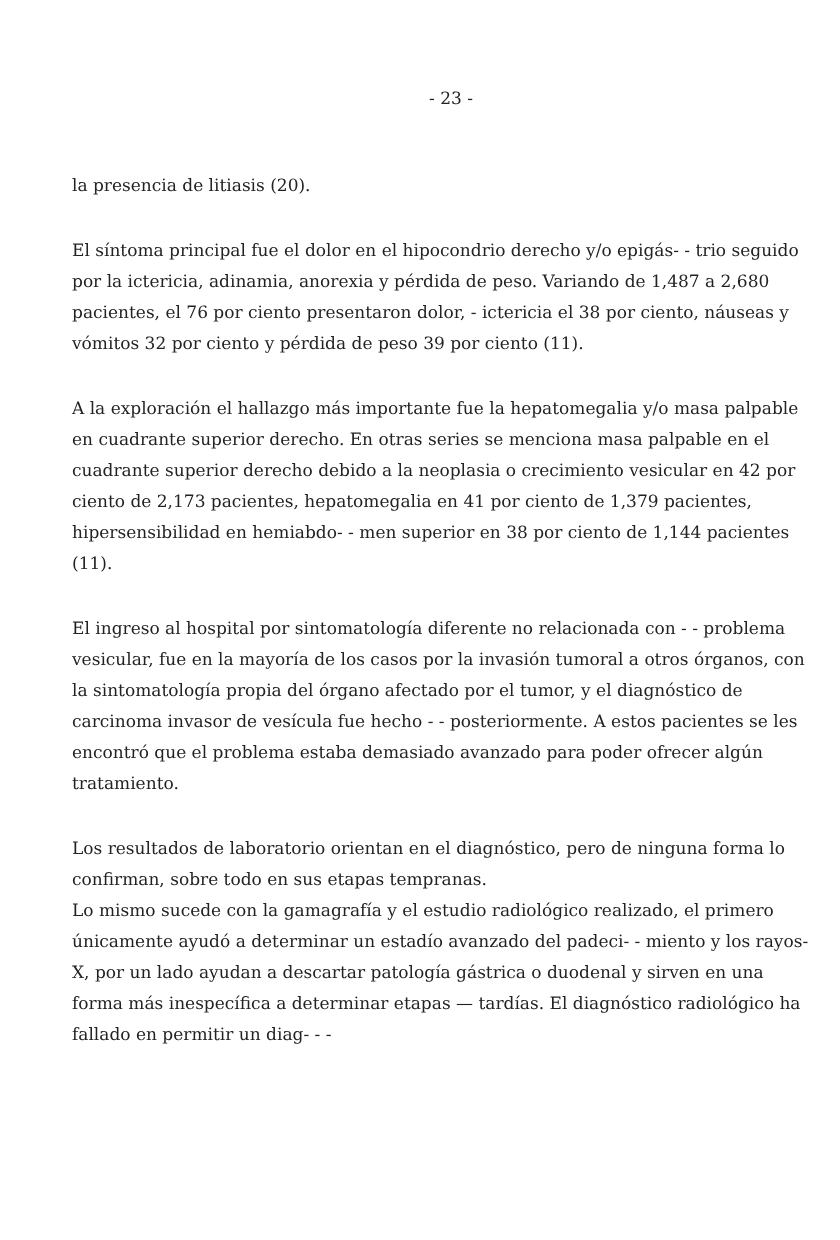- 23 -
la presencia de litiasis (20).
El síntoma principal fue el dolor en el hipocondrio derecho y/o epigás- - trio seguido por la ictericia, adinamia, anorexia y pérdida de peso. Variando de 1,487 a 2,680 pacientes, el 76 por ciento presentaron dolor, - ictericia el 38 por ciento, náuseas y vómitos 32 por ciento y pérdida de peso 39 por ciento (11).
A la exploración el hallazgo más importante fue la hepatomegalia y/o masa palpable en cuadrante superior derecho. En otras series se menciona masa palpable en el cuadrante superior derecho debido a la neoplasia o crecimiento vesicular en 42 por ciento de 2,173 pacientes, hepatomegalia en 41 por ciento de 1,379 pacientes, hipersensibilidad en hemiabdo- - men superior en 38 por ciento de 1,144 pacientes (11).
El ingreso al hospital por sintomatología diferente no relacionada con - - problema vesicular, fue en la mayoría de los casos por la invasión tumoral a otros órganos, con la sintomatología propia del órgano afectado por el tumor, y el diagnóstico de carcinoma invasor de vesícula fue hecho - - posteriormente. A estos pacientes se les encontró que el problema estaba demasiado avanzado para poder ofrecer algún tratamiento.
Los resultados de laboratorio orientan en el diagnóstico, pero de ninguna forma lo confirman, sobre todo en sus etapas tempranas.
Lo mismo sucede con la gamagrafía y el estudio radiológico realizado, el primero únicamente ayudó a determinar un estadío avanzado del padeci- - miento y los rayos-X, por un lado ayudan a descartar patología gástrica o duodenal y sirven en una forma más inespecífica a determinar etapas — tardías. El diagnóstico radiológico ha fallado en permitir un diag- - -